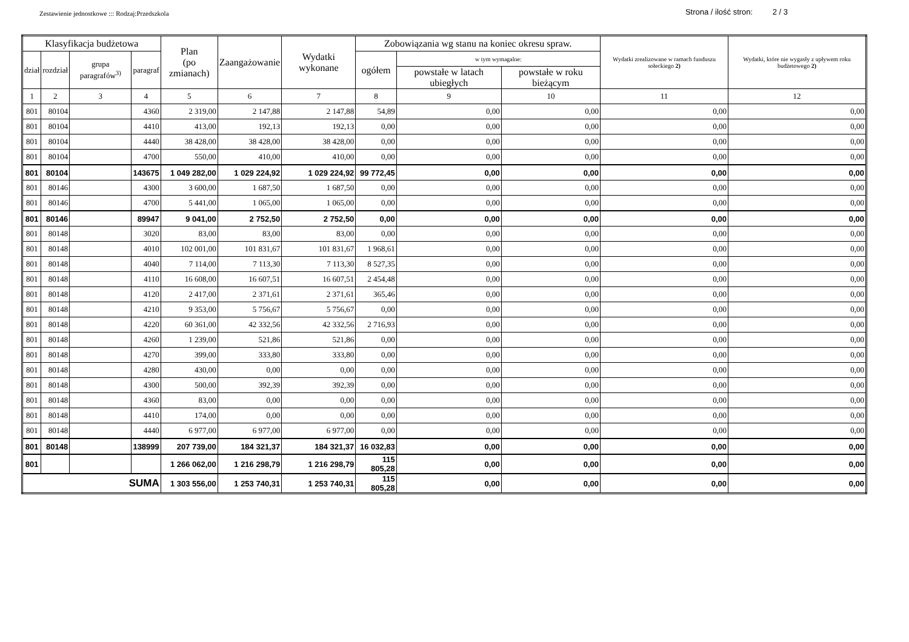Zestawienie jednostkowe ::: Rodzaj:Przedszkola
Strona / ilość stron: 2 / 3
| Klasyfikacja budżetowa | | | | Plan (po zmianach) | Zaangażowanie | Wydatki wykonane | Zobowiązania wg stanu na koniec okresu spraw. | | | Wydatki zrealizowane w ramach funduszu sołeckiego 2) | Wydatki, które nie wygasły z upływem roku budżetowego 2) |
| --- | --- | --- | --- | --- | --- | --- | --- | --- | --- | --- | --- |
| dział | rozdział | grupa paragrafów<sup>3)</sup> | paragraf | | | | ogółem | w tym wymagalne: | | | |
| | | | | | | | | powstałe w latach ubiegłych | powstałe w roku bieżącym | | |
| 1 | 2 | 3 | 4 | 5 | 6 | 7 | 8 | 9 | 10 | 11 | 12 |
| 801 | 80104 | | 4360 | 2 319,00 | 2 147,88 | 2 147,88 | 54,89 | 0,00 | 0,00 | 0,00 | 0,00 |
| 801 | 80104 | | 4410 | 413,00 | 192,13 | 192,13 | 0,00 | 0,00 | 0,00 | 0,00 | 0,00 |
| 801 | 80104 | | 4440 | 38 428,00 | 38 428,00 | 38 428,00 | 0,00 | 0,00 | 0,00 | 0,00 | 0,00 |
| 801 | 80104 | | 4700 | 550,00 | 410,00 | 410,00 | 0,00 | 0,00 | 0,00 | 0,00 | 0,00 |
| 801 | 80104 | | 143675 | 1 049 282,00 | 1 029 224,92 | 1 029 224,92 | 99 772,45 | 0,00 | 0,00 | 0,00 | 0,00 |
| 801 | 80146 | | 4300 | 3 600,00 | 1 687,50 | 1 687,50 | 0,00 | 0,00 | 0,00 | 0,00 | 0,00 |
| 801 | 80146 | | 4700 | 5 441,00 | 1 065,00 | 1 065,00 | 0,00 | 0,00 | 0,00 | 0,00 | 0,00 |
| 801 | 80146 | | 89947 | 9 041,00 | 2 752,50 | 2 752,50 | 0,00 | 0,00 | 0,00 | 0,00 | 0,00 |
| 801 | 80148 | | 3020 | 83,00 | 83,00 | 83,00 | 0,00 | 0,00 | 0,00 | 0,00 | 0,00 |
| 801 | 80148 | | 4010 | 102 001,00 | 101 831,67 | 101 831,67 | 1 968,61 | 0,00 | 0,00 | 0,00 | 0,00 |
| 801 | 80148 | | 4040 | 7 114,00 | 7 113,30 | 7 113,30 | 8 527,35 | 0,00 | 0,00 | 0,00 | 0,00 |
| 801 | 80148 | | 4110 | 16 608,00 | 16 607,51 | 16 607,51 | 2 454,48 | 0,00 | 0,00 | 0,00 | 0,00 |
| 801 | 80148 | | 4120 | 2 417,00 | 2 371,61 | 2 371,61 | 365,46 | 0,00 | 0,00 | 0,00 | 0,00 |
| 801 | 80148 | | 4210 | 9 353,00 | 5 756,67 | 5 756,67 | 0,00 | 0,00 | 0,00 | 0,00 | 0,00 |
| 801 | 80148 | | 4220 | 60 361,00 | 42 332,56 | 42 332,56 | 2 716,93 | 0,00 | 0,00 | 0,00 | 0,00 |
| 801 | 80148 | | 4260 | 1 239,00 | 521,86 | 521,86 | 0,00 | 0,00 | 0,00 | 0,00 | 0,00 |
| 801 | 80148 | | 4270 | 399,00 | 333,80 | 333,80 | 0,00 | 0,00 | 0,00 | 0,00 | 0,00 |
| 801 | 80148 | | 4280 | 430,00 | 0,00 | 0,00 | 0,00 | 0,00 | 0,00 | 0,00 | 0,00 |
| 801 | 80148 | | 4300 | 500,00 | 392,39 | 392,39 | 0,00 | 0,00 | 0,00 | 0,00 | 0,00 |
| 801 | 80148 | | 4360 | 83,00 | 0,00 | 0,00 | 0,00 | 0,00 | 0,00 | 0,00 | 0,00 |
| 801 | 80148 | | 4410 | 174,00 | 0,00 | 0,00 | 0,00 | 0,00 | 0,00 | 0,00 | 0,00 |
| 801 | 80148 | | 4440 | 6 977,00 | 6 977,00 | 6 977,00 | 0,00 | 0,00 | 0,00 | 0,00 | 0,00 |
| 801 | 80148 | | 138999 | 207 739,00 | 184 321,37 | 184 321,37 | 16 032,83 | 0,00 | 0,00 | 0,00 | 0,00 |
| 801 | | | | 1 266 062,00 | 1 216 298,79 | 1 216 298,79 | 115 805,28 | 0,00 | 0,00 | 0,00 | 0,00 |
| SUMA | | | | 1 303 556,00 | 1 253 740,31 | 1 253 740,31 | 115 805,28 | 0,00 | 0,00 | 0,00 | 0,00 |